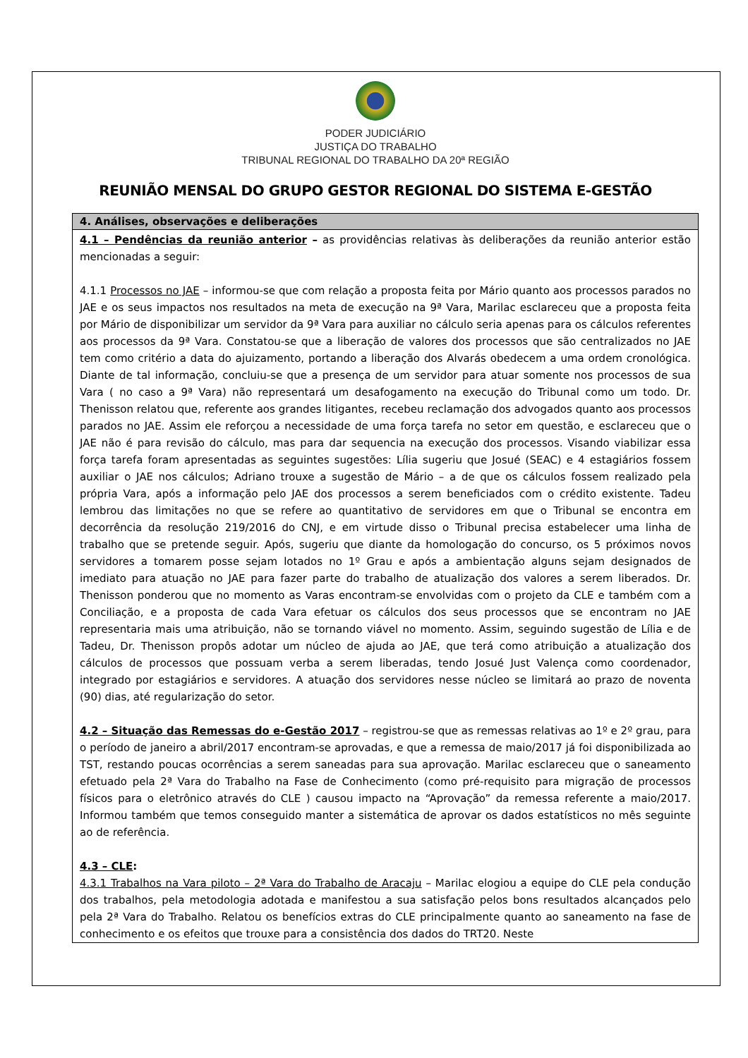PODER JUDICIÁRIO
JUSTIÇA DO TRABALHO
TRIBUNAL REGIONAL DO TRABALHO DA 20ª REGIÃO
REUNIÃO MENSAL DO GRUPO GESTOR REGIONAL DO SISTEMA E-GESTÃO
| 4. Análises, observações e deliberações |
| --- |
| 4.1 – Pendências da reunião anterior – as providências relativas às deliberações da reunião anterior estão mencionadas a seguir: 4.1.1 Processos no JAE – informou-se que com relação a proposta feita por Mário quanto aos processos parados no JAE e os seus impactos nos resultados na meta de execução na 9ª Vara, Marilac esclareceu que a proposta feita por Mário de disponibilizar um servidor da 9ª Vara para auxiliar no cálculo seria apenas para os cálculos referentes aos processos da 9ª Vara. Constatou-se que a liberação de valores dos processos que são centralizados no JAE tem como critério a data do ajuizamento, portando a liberação dos Alvarás obedecem a uma ordem cronológica. Diante de tal informação, concluiu-se que a presença de um servidor para atuar somente nos processos de sua Vara ( no caso a 9ª Vara) não representará um desafogamento na execução do Tribunal como um todo. Dr. Thenisson relatou que, referente aos grandes litigantes, recebeu reclamação dos advogados quanto aos processos parados no JAE. Assim ele reforçou a necessidade de uma força tarefa no setor em questão, e esclareceu que o JAE não é para revisão do cálculo, mas para dar sequencia na execução dos processos. Visando viabilizar essa força tarefa foram apresentadas as seguintes sugestões: Lília sugeriu que Josué (SEAC) e 4 estagiários fossem auxiliar o JAE nos cálculos; Adriano trouxe a sugestão de Mário – a de que os cálculos fossem realizado pela própria Vara, após a informação pelo JAE dos processos a serem beneficiados com o crédito existente. Tadeu lembrou das limitações no que se refere ao quantitativo de servidores em que o Tribunal se encontra em decorrência da resolução 219/2016 do CNJ, e em virtude disso o Tribunal precisa estabelecer uma linha de trabalho que se pretende seguir. Após, sugeriu que diante da homologação do concurso, os 5 próximos novos servidores a tomarem posse sejam lotados no 1º Grau e após a ambientação alguns sejam designados de imediato para atuação no JAE para fazer parte do trabalho de atualização dos valores a serem liberados. Dr. Thenisson ponderou que no momento as Varas encontram-se envolvidas com o projeto da CLE e também com a Conciliação, e a proposta de cada Vara efetuar os cálculos dos seus processos que se encontram no JAE representaria mais uma atribuição, não se tornando viável no momento. Assim, seguindo sugestão de Lília e de Tadeu, Dr. Thenisson propôs adotar um núcleo de ajuda ao JAE, que terá como atribuição a atualização dos cálculos de processos que possuam verba a serem liberadas, tendo Josué Just Valença como coordenador, integrado por estagiários e servidores. A atuação dos servidores nesse núcleo se limitará ao prazo de noventa (90) dias, até regularização do setor. 4.2 – Situação das Remessas do e-Gestão 2017 – registrou-se que as remessas relativas ao 1º e 2º grau, para o período de janeiro a abril/2017 encontram-se aprovadas, e que a remessa de maio/2017 já foi disponibilizada ao TST, restando poucas ocorrências a serem saneadas para sua aprovação. Marilac esclareceu que o saneamento efetuado pela 2ª Vara do Trabalho na Fase de Conhecimento (como pré-requisito para migração de processos físicos para o eletrônico através do CLE ) causou impacto na “Aprovação” da remessa referente a maio/2017. Informou também que temos conseguido manter a sistemática de aprovar os dados estatísticos no mês seguinte ao de referência. 4.3 – CLE : 4.3.1 Trabalhos na Vara piloto – 2ª Vara do Trabalho de Aracaju – Marilac elogiou a equipe do CLE pela condução dos trabalhos, pela metodologia adotada e manifestou a sua satisfação pelos bons resultados alcançados pelo pela 2ª Vara do Trabalho. Relatou os benefícios extras do CLE principalmente quanto ao saneamento na fase de conhecimento e os efeitos que trouxe para a consistência dos dados do TRT20. Neste |